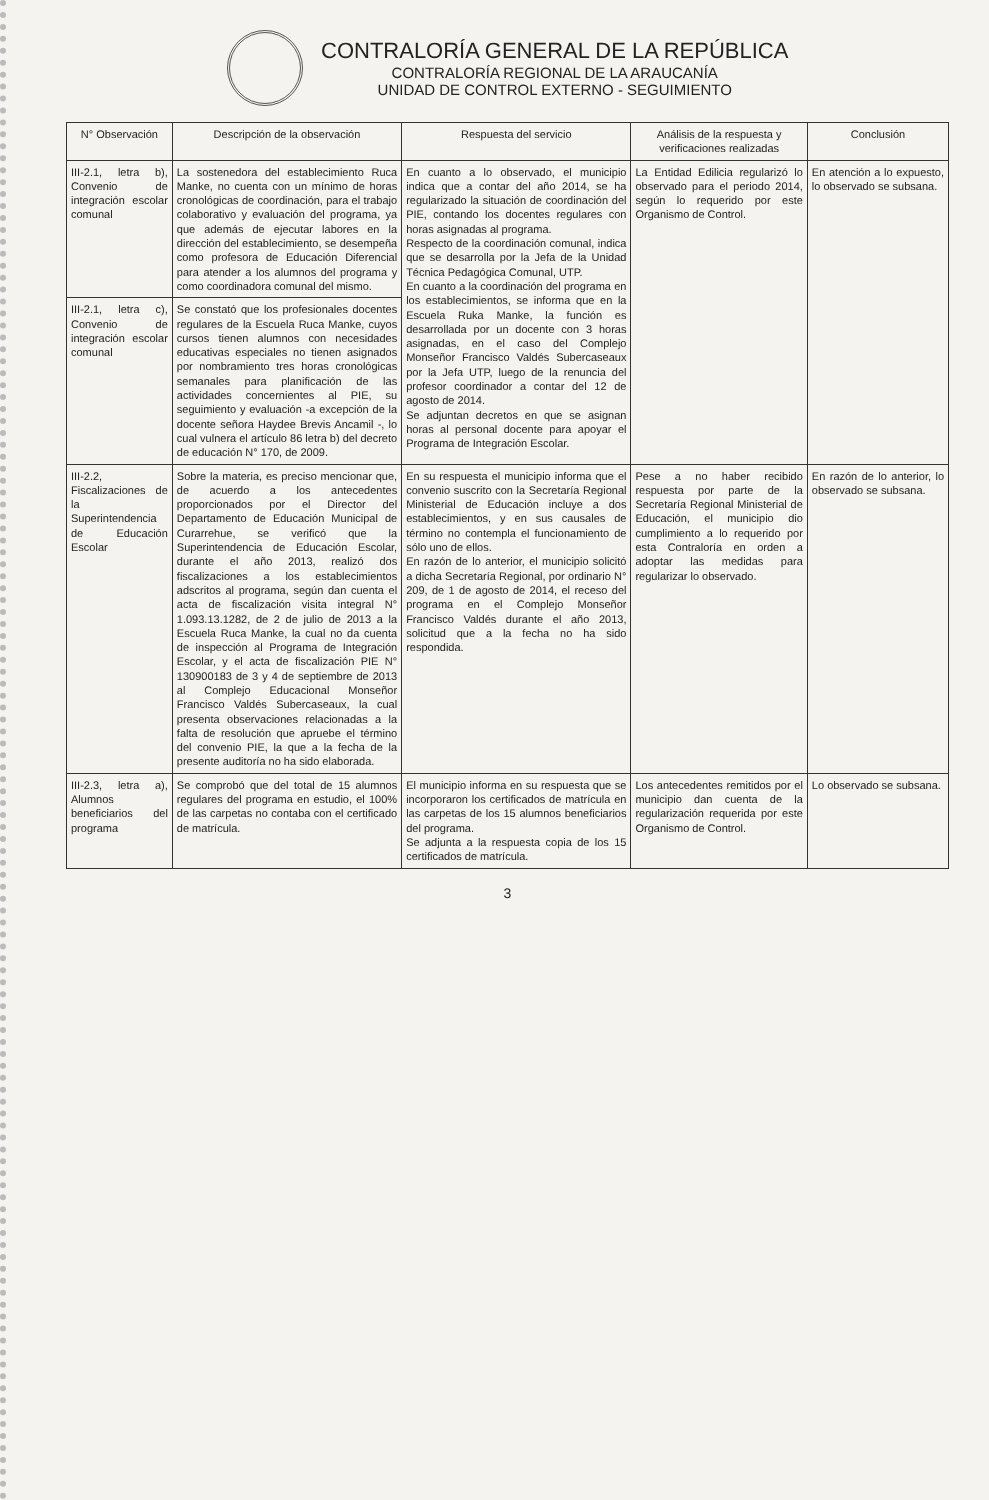CONTRALORÍA GENERAL DE LA REPÚBLICA
CONTRALORÍA REGIONAL DE LA ARAUCANÍA
UNIDAD DE CONTROL EXTERNO - SEGUIMIENTO
| N° Observación | Descripción de la observación | Respuesta del servicio | Análisis de la respuesta y verificaciones realizadas | Conclusión |
| --- | --- | --- | --- | --- |
| III-2.1, letra b), Convenio de integración escolar comunal | La sostenedora del establecimiento Ruca Manke, no cuenta con un mínimo de horas cronológicas de coordinación, para el trabajo colaborativo y evaluación del programa, ya que además de ejecutar labores en la dirección del establecimiento, se desempeña como profesora de Educación Diferencial para atender a los alumnos del programa y como coordinadora comunal del mismo. | En cuanto a lo observado, el municipio indica que a contar del año 2014, se ha regularizado la situación de coordinación del PIE, contando los docentes regulares con horas asignadas al programa. Respecto de la coordinación comunal, indica que se desarrolla por la Jefa de la Unidad Técnica Pedagógica Comunal, UTP. En cuanto a la coordinación del programa en los establecimientos, se informa que en la Escuela Ruka Manke, la función es desarrollada por un docente con 3 horas asignadas, en el caso del Complejo Monseñor Francisco Valdés Subercaseaux por la Jefa UTP, luego de la renuncia del profesor coordinador a contar del 12 de agosto de 2014. Se adjuntan decretos en que se asignan horas al personal docente para apoyar el Programa de Integración Escolar. | La Entidad Edilicia regularizó lo observado para el periodo 2014, según lo requerido por este Organismo de Control. | En atención a lo expuesto, lo observado se subsana. |
| III-2.1, letra c), Convenio de integración escolar comunal | Se constató que los profesionales docentes regulares de la Escuela Ruca Manke, cuyos cursos tienen alumnos con necesidades educativas especiales no tienen asignados por nombramiento tres horas cronológicas semanales para planificación de las actividades concernientes al PIE, su seguimiento y evaluación -a excepción de la docente señora Haydee Brevis Ancamil -, lo cual vulnera el artículo 86 letra b) del decreto de educación N° 170, de 2009. | | | |
| III-2.2, Fiscalizaciones de la Superintendencia de Educación Escolar | Sobre la materia, es preciso mencionar que, de acuerdo a los antecedentes proporcionados por el Director del Departamento de Educación Municipal de Curarrehue, se verificó que la Superintendencia de Educación Escolar, durante el año 2013, realizó dos fiscalizaciones a los establecimientos adscritos al programa, según dan cuenta el acta de fiscalización visita integral N° 1.093.13.1282, de 2 de julio de 2013 a la Escuela Ruca Manke, la cual no da cuenta de inspección al Programa de Integración Escolar, y el acta de fiscalización PIE N° 130900183 de 3 y 4 de septiembre de 2013 al Complejo Educacional Monseñor Francisco Valdés Subercaseaux, la cual presenta observaciones relacionadas a la falta de resolución que apruebe el término del convenio PIE, la que a la fecha de la presente auditoría no ha sido elaborada. | En su respuesta el municipio informa que el convenio suscrito con la Secretaría Regional Ministerial de Educación incluye a dos establecimientos, y en sus causales de término no contempla el funcionamiento de sólo uno de ellos. En razón de lo anterior, el municipio solicitó a dicha Secretaría Regional, por ordinario N° 209, de 1 de agosto de 2014, el receso del programa en el Complejo Monseñor Francisco Valdés durante el año 2013, solicitud que a la fecha no ha sido respondida. | Pese a no haber recibido respuesta por parte de la Secretaría Regional Ministerial de Educación, el municipio dio cumplimiento a lo requerido por esta Contraloría en orden a adoptar las medidas para regularizar lo observado. | En razón de lo anterior, lo observado se subsana. |
| III-2.3, letra a), Alumnos beneficiarios del programa | Se comprobó que del total de 15 alumnos regulares del programa en estudio, el 100% de las carpetas no contaba con el certificado de matrícula. | El municipio informa en su respuesta que se incorporaron los certificados de matrícula en las carpetas de los 15 alumnos beneficiarios del programa. Se adjunta a la respuesta copia de los 15 certificados de matrícula. | Los antecedentes remitidos por el municipio dan cuenta de la regularización requerida por este Organismo de Control. | Lo observado se subsana. |
3